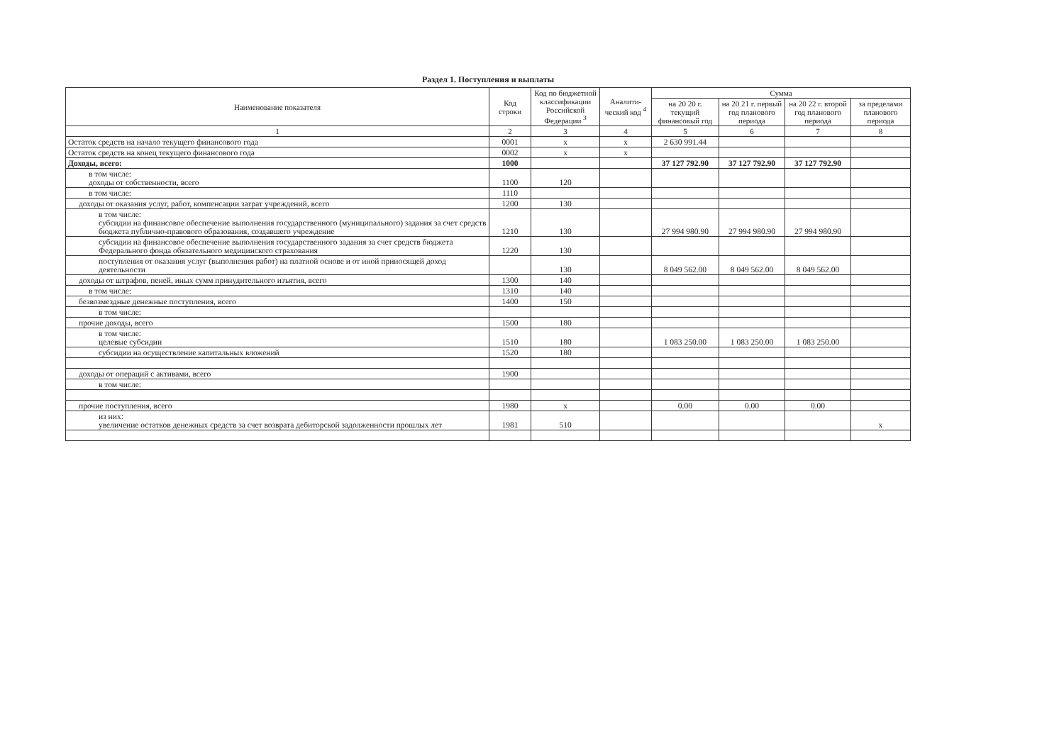Раздел 1. Поступления и выплаты
| Наименование показателя | Код строки | Код по бюджетной классификации Российской Федерации <sup>3</sup> | Аналити-ческий код <sup>4</sup> | Сумма | | | |
| --- | --- | --- | --- | --- | --- | --- | --- |
| | | | | на 20 20 г. текущий финансовый год | на 20 21 г. первый год планового периода | на 20 22 г. второй год планового периода | за пределами планового периода |
| 1 | 2 | 3 | 4 | 5 | 6 | 7 | 8 |
| Остаток средств на начало текущего финансового года | 0001 | x | x | 2 630 991.44 | | | |
| Остаток средств на конец текущего финансового года | 0002 | x | x | | | | |
| Доходы, всего: | 1000 | | | 37 127 792.90 | 37 127 792.90 | 37 127 792.90 | |
| в том числе: доходы от собственности, всего | 1100 | 120 | | | | | |
| в том числе: | 1110 | | | | | | |
| доходы от оказания услуг, работ, компенсации затрат учреждений, всего | 1200 | 130 | | | | | |
| в том числе: субсидии на финансовое обеспечение выполнения государственного (муниципального) задания за счет средств бюджета публично-правового образования, создавшего учреждение | 1210 | 130 | | 27 994 980.90 | 27 994 980.90 | 27 994 980.90 | |
| субсидии на финансовое обеспечение выполнения государственного задания за счет средств бюджета Федерального фонда обязательного медицинского страхования | 1220 | 130 | | | | | |
| поступления от оказания услуг (выполнения работ) на платной основе и от иной приносящей доход деятельности | | 130 | | 8 049 562.00 | 8 049 562.00 | 8 049 562.00 | |
| доходы от штрафов, пеней, иных сумм принудительного изъятия, всего | 1300 | 140 | | | | | |
| в том числе: | 1310 | 140 | | | | | |
| безвозмездные денежные поступления, всего | 1400 | 150 | | | | | |
| в том числе: | | | | | | | |
| прочие доходы, всего | 1500 | 180 | | | | | |
| в том числе: целевые субсидии | 1510 | 180 | | 1 083 250.00 | 1 083 250.00 | 1 083 250.00 | |
| субсидии на осуществление капитальных вложений | 1520 | 180 | | | | | |
| доходы от операций с активами, всего | 1900 | | | | | | |
| в том числе: | | | | | | | |
| прочие поступления, всего | 1980 | x | | 0.00 | 0.00 | 0.00 | |
| из них: увеличение остатков денежных средств за счет возврата дебиторской задолженности прошлых лет | 1981 | 510 | | | | | x |